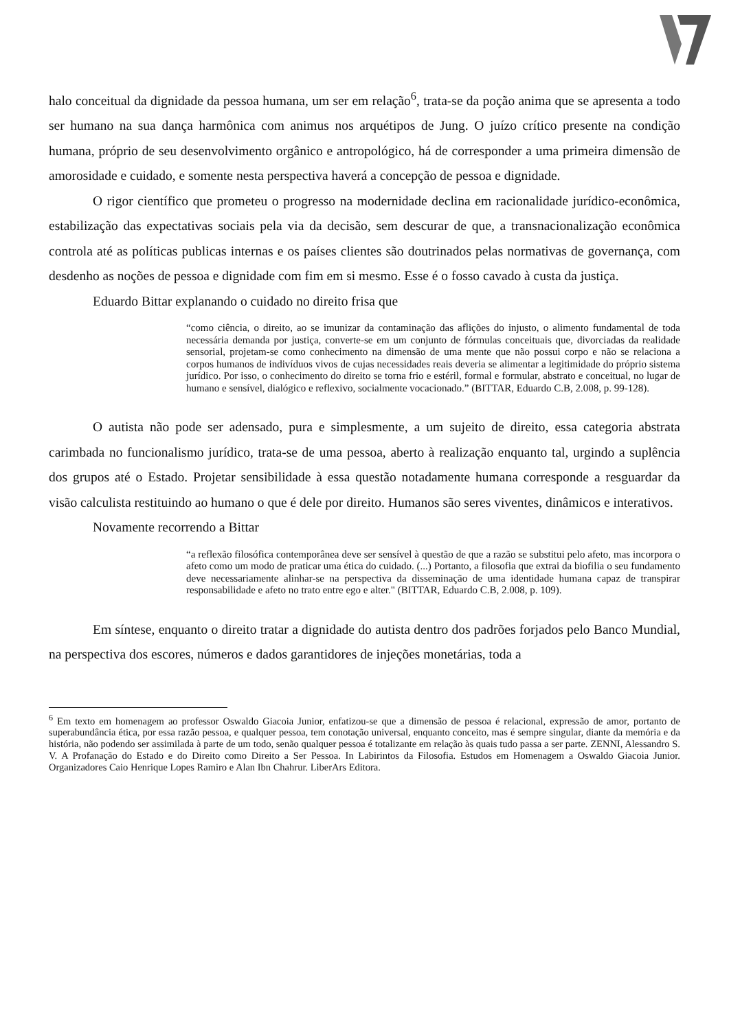halo conceitual da dignidade da pessoa humana, um ser em relação<sup>6</sup>, trata-se da poção anima que se apresenta a todo ser humano na sua dança harmônica com animus nos arquétipos de Jung. O juízo crítico presente na condição humana, próprio de seu desenvolvimento orgânico e antropológico, há de corresponder a uma primeira dimensão de amorosidade e cuidado, e somente nesta perspectiva haverá a concepção de pessoa e dignidade.
O rigor científico que prometeu o progresso na modernidade declina em racionalidade jurídico-econômica, estabilização das expectativas sociais pela via da decisão, sem descurar de que, a transnacionalização econômica controla até as políticas publicas internas e os países clientes são doutrinados pelas normativas de governança, com desdenho as noções de pessoa e dignidade com fim em si mesmo. Esse é o fosso cavado à custa da justiça.
Eduardo Bittar explanando o cuidado no direito frisa que
“como ciência, o direito, ao se imunizar da contaminação das aflições do injusto, o alimento fundamental de toda necessária demanda por justiça, converte-se em um conjunto de fórmulas conceituais que, divorciadas da realidade sensorial, projetam-se como conhecimento na dimensão de uma mente que não possui corpo e não se relaciona a corpos humanos de indivíduos vivos de cujas necessidades reais deveria se alimentar a legitimidade do próprio sistema jurídico. Por isso, o conhecimento do direito se torna frio e estéril, formal e formular, abstrato e conceitual, no lugar de humano e sensível, dialógico e reflexivo, socialmente vocacionado.” (BITTAR, Eduardo C.B, 2.008, p. 99-128).
O autista não pode ser adensado, pura e simplesmente, a um sujeito de direito, essa categoria abstrata carimbada no funcionalismo jurídico, trata-se de uma pessoa, aberto à realização enquanto tal, urgindo a suplência dos grupos até o Estado. Projetar sensibilidade à essa questão notadamente humana corresponde a resguardar da visão calculista restituindo ao humano o que é dele por direito. Humanos são seres viventes, dinâmicos e interativos.
Novamente recorrendo a Bittar
“a reflexão filosófica contemporânea deve ser sensível à questão de que a razão se substitui pelo afeto, mas incorpora o afeto como um modo de praticar uma ética do cuidado. (...) Portanto, a filosofia que extrai da biofilia o seu fundamento deve necessariamente alinhar-se na perspectiva da disseminação de uma identidade humana capaz de transpirar responsabilidade e afeto no trato entre ego e alter." (BITTAR, Eduardo C.B, 2.008, p. 109).
Em síntese, enquanto o direito tratar a dignidade do autista dentro dos padrões forjados pelo Banco Mundial, na perspectiva dos escores, números e dados garantidores de injeções monetárias, toda a
<sup>6</sup> Em texto em homenagem ao professor Oswaldo Giacoia Junior, enfatizou-se que a dimensão de pessoa é relacional, expressão de amor, portanto de superabundância ética, por essa razão pessoa, e qualquer pessoa, tem conotação universal, enquanto conceito, mas é sempre singular, diante da memória e da história, não podendo ser assimilada à parte de um todo, senão qualquer pessoa é totalizante em relação às quais tudo passa a ser parte. ZENNI, Alessandro S. V. A Profanação do Estado e do Direito como Direito a Ser Pessoa. In Labirintos da Filosofia. Estudos em Homenagem a Oswaldo Giacoia Junior. Organizadores Caio Henrique Lopes Ramiro e Alan Ibn Chahrur. LiberArs Editora.